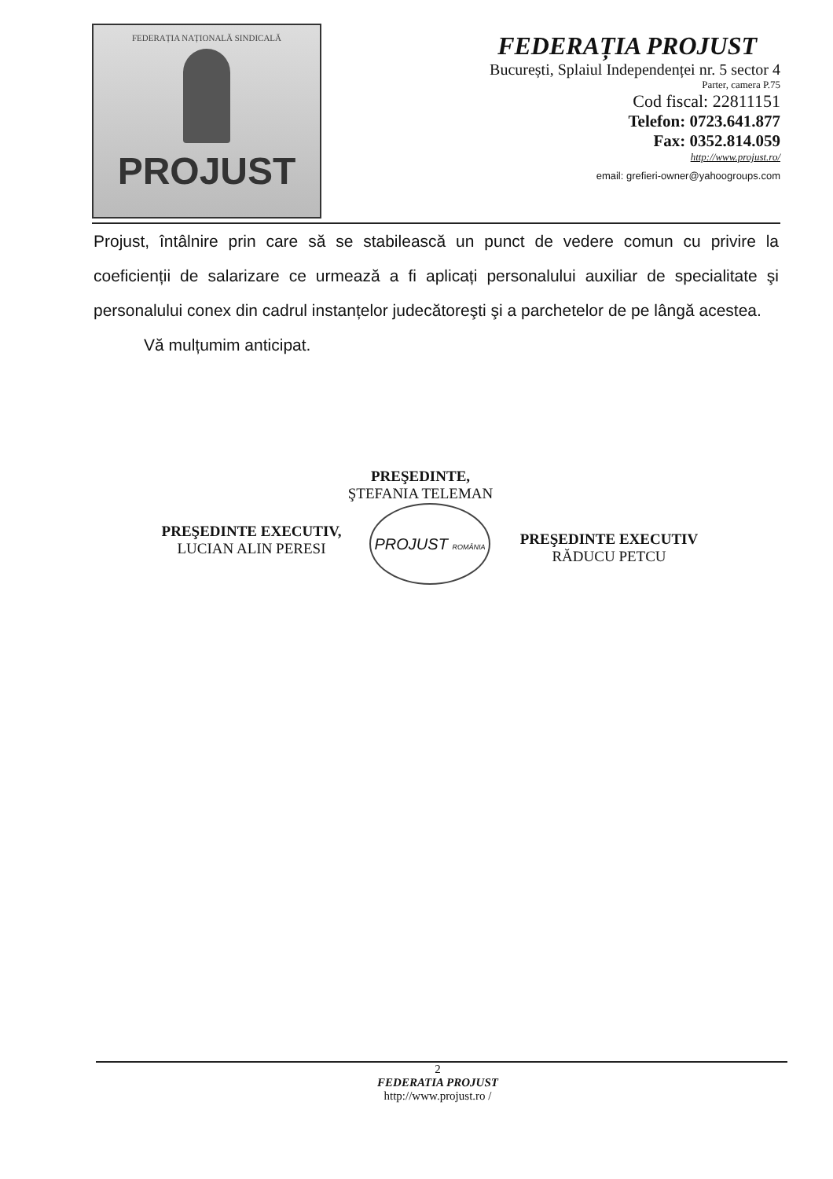FEDERAȚIA NAȚIONALĂ SINDICALĂ
PROJUST
FEDERAȚIA PROJUST
București, Splaiul Independenței nr. 5 sector 4
Parter, camera P.75
Cod fiscal: 22811151
Telefon: 0723.641.877
Fax: 0352.814.059
http://www.projust.ro/
email: grefieri-owner@yahoogroups.com
Projust, întâlnire prin care să se stabilească un punct de vedere comun cu privire la coeficienții de salarizare ce urmează a fi aplicați personalului auxiliar de specialitate şi personalului conex din cadrul instanțelor judecătoreşti şi a parchetelor de pe lângă acestea.
Vă mulțumim anticipat.
PREŞEDINTE,
ŞTEFANIA TELEMAN
PREŞEDINTE EXECUTIV,
LUCIAN ALIN PERESI
PROJUST ROMÂNIA
PREŞEDINTE EXECUTIV
RĂDUCU PETCU
2
FEDERATIA PROJUST
http://www.projust.ro /